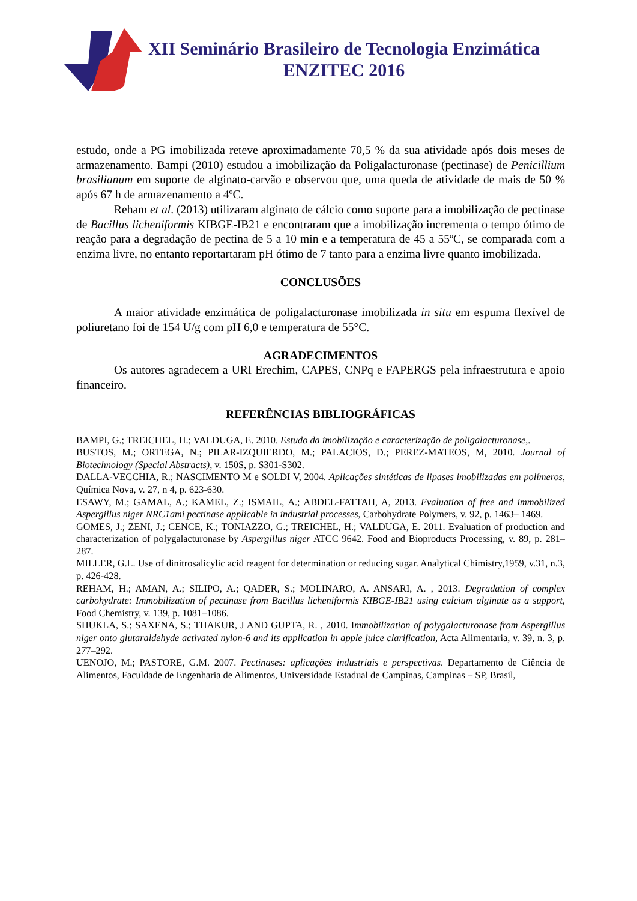XII Seminário Brasileiro de Tecnologia Enzimática
ENZITEC 2016
estudo, onde a PG imobilizada reteve aproximadamente 70,5 % da sua atividade após dois meses de armazenamento. Bampi (2010) estudou a imobilização da Poligalacturonase (pectinase) de Penicillium brasilianum em suporte de alginato-carvão e observou que, uma queda de atividade de mais de 50 % após 67 h de armazenamento a 4ºC.
Reham et al. (2013) utilizaram alginato de cálcio como suporte para a imobilização de pectinase de Bacillus licheniformis KIBGE-IB21 e encontraram que a imobilização incrementa o tempo ótimo de reação para a degradação de pectina de 5 a 10 min e a temperatura de 45 a 55ºC, se comparada com a enzima livre, no entanto reportartaram pH ótimo de 7 tanto para a enzima livre quanto imobilizada.
CONCLUSÕES
A maior atividade enzimática de poligalacturonase imobilizada in situ em espuma flexível de poliuretano foi de 154 U/g com pH 6,0 e temperatura de 55°C.
AGRADECIMENTOS
Os autores agradecem a URI Erechim, CAPES, CNPq e FAPERGS pela infraestrutura e apoio financeiro.
REFERÊNCIAS BIBLIOGRÁFICAS
BAMPI, G.; TREICHEL, H.; VALDUGA, E. 2010. Estudo da imobilização e caracterização de poligalacturonase,.
BUSTOS, M.; ORTEGA, N.; PILAR-IZQUIERDO, M.; PALACIOS, D.; PEREZ-MATEOS, M, 2010. Journal of Biotechnology (Special Abstracts), v. 150S, p. S301-S302.
DALLA-VECCHIA, R.; NASCIMENTO M e SOLDI V, 2004. Aplicações sintéticas de lipases imobilizadas em polímeros, Química Nova, v. 27, n 4, p. 623-630.
ESAWY, M.; GAMAL, A.; KAMEL, Z.; ISMAIL, A.; ABDEL-FATTAH, A, 2013. Evaluation of free and immobilized Aspergillus niger NRC1ami pectinase applicable in industrial processes, Carbohydrate Polymers, v. 92, p. 1463– 1469.
GOMES, J.; ZENI, J.; CENCE, K.; TONIAZZO, G.; TREICHEL, H.; VALDUGA, E. 2011. Evaluation of production and characterization of polygalacturonase by Aspergillus niger ATCC 9642. Food and Bioproducts Processing, v. 89, p. 281–287.
MILLER, G.L. Use of dinitrosalicylic acid reagent for determination or reducing sugar. Analytical Chimistry,1959, v.31, n.3, p. 426-428.
REHAM, H.; AMAN, A.; SILIPO, A.; QADER, S.; MOLINARO, A. ANSARI, A. , 2013. Degradation of complex carbohydrate: Immobilization of pectinase from Bacillus licheniformis KIBGE-IB21 using calcium alginate as a support, Food Chemistry, v. 139, p. 1081–1086.
SHUKLA, S.; SAXENA, S.; THAKUR, J AND GUPTA, R. , 2010. Immobilization of polygalacturonase from Aspergillus niger onto glutaraldehyde activated nylon-6 and its application in apple juice clarification, Acta Alimentaria, v. 39, n. 3, p. 277–292.
UENOJO, M.; PASTORE, G.M. 2007. Pectinases: aplicações industriais e perspectivas. Departamento de Ciência de Alimentos, Faculdade de Engenharia de Alimentos, Universidade Estadual de Campinas, Campinas – SP, Brasil,